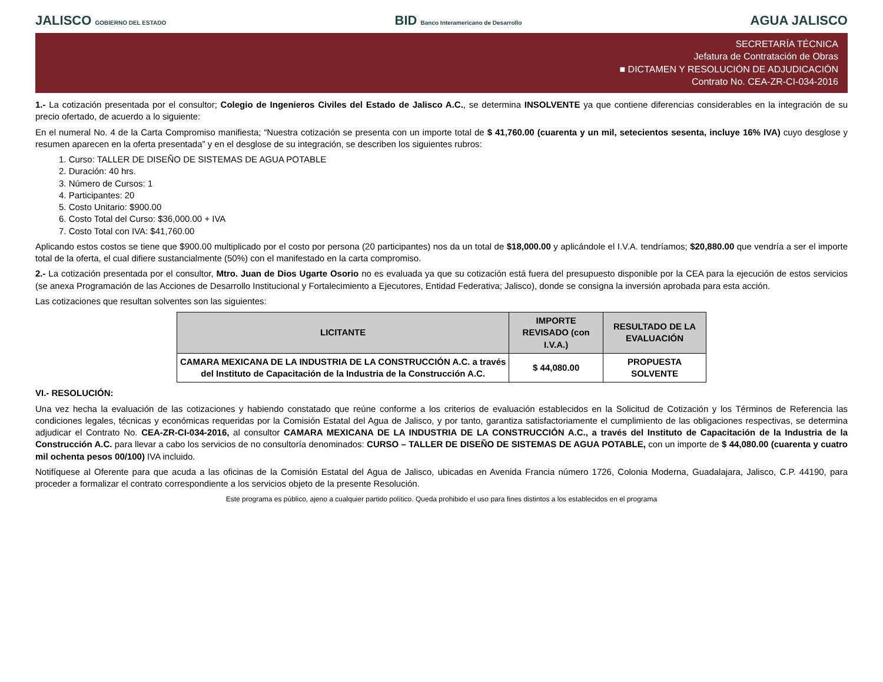JALISCO GOBIERNO DEL ESTADO
BID Banco Interamericano de Desarrollo
AGUA JALISCO
SECRETARÍA TÉCNICA
Jefatura de Contratación de Obras
■ DICTAMEN Y RESOLUCIÓN DE ADJUDICACIÓN
Contrato No. CEA-ZR-CI-034-2016
1.- La cotización presentada por el consultor; Colegio de Ingenieros Civiles del Estado de Jalisco A.C., se determina INSOLVENTE ya que contiene diferencias considerables en la integración de su precio ofertado, de acuerdo a lo siguiente:
En el numeral No. 4 de la Carta Compromiso manifiesta; “Nuestra cotización se presenta con un importe total de $ 41,760.00 (cuarenta y un mil, setecientos sesenta, incluye 16% IVA) cuyo desglose y resumen aparecen en la oferta presentada” y en el desglose de su integración, se describen los siguientes rubros:
1. Curso: TALLER DE DISEÑO DE SISTEMAS DE AGUA POTABLE
2. Duración: 40 hrs.
3. Número de Cursos: 1
4. Participantes: 20
5. Costo Unitario: $900.00
6. Costo Total del Curso: $36,000.00 + IVA
7. Costo Total con IVA: $41,760.00
Aplicando estos costos se tiene que $900.00 multiplicado por el costo por persona (20 participantes) nos da un total de $18,000.00 y aplicándole el I.V.A. tendríamos; $20,880.00 que vendría a ser el importe total de la oferta, el cual difiere sustancialmente (50%) con el manifestado en la carta compromiso.
2.- La cotización presentada por el consultor, Mtro. Juan de Dios Ugarte Osorio no es evaluada ya que su cotización está fuera del presupuesto disponible por la CEA para la ejecución de estos servicios (se anexa Programación de las Acciones de Desarrollo Institucional y Fortalecimiento a Ejecutores, Entidad Federativa; Jalisco), donde se consigna la inversión aprobada para esta acción.
Las cotizaciones que resultan solventes son las siguientes:
| LICITANTE | IMPORTE REVISADO (con I.V.A.) | RESULTADO DE LA EVALUACIÓN |
| --- | --- | --- |
| CAMARA MEXICANA DE LA INDUSTRIA DE LA CONSTRUCCIÓN A.C. a través del Instituto de Capacitación de la Industria de la Construcción A.C. | $ 44,080.00 | PROPUESTA SOLVENTE |
VI.- RESOLUCIÓN:
Una vez hecha la evaluación de las cotizaciones y habiendo constatado que reúne conforme a los criterios de evaluación establecidos en la Solicitud de Cotización y los Términos de Referencia las condiciones legales, técnicas y económicas requeridas por la Comisión Estatal del Agua de Jalisco, y por tanto, garantiza satisfactoriamente el cumplimiento de las obligaciones respectivas, se determina adjudicar el Contrato No. CEA-ZR-CI-034-2016, al consultor CAMARA MEXICANA DE LA INDUSTRIA DE LA CONSTRUCCIÓN A.C., a través del Instituto de Capacitación de la Industria de la Construcción A.C. para llevar a cabo los servicios de no consultoría denominados: CURSO – TALLER DE DISEÑO DE SISTEMAS DE AGUA POTABLE, con un importe de $ 44,080.00 (cuarenta y cuatro mil ochenta pesos 00/100) IVA incluido.
Notifíquese al Oferente para que acuda a las oficinas de la Comisión Estatal del Agua de Jalisco, ubicadas en Avenida Francia número 1726, Colonia Moderna, Guadalajara, Jalisco, C.P. 44190, para proceder a formalizar el contrato correspondiente a los servicios objeto de la presente Resolución.
Este programa es público, ajeno a cualquier partido político. Queda prohibido el uso para fines distintos a los establecidos en el programa